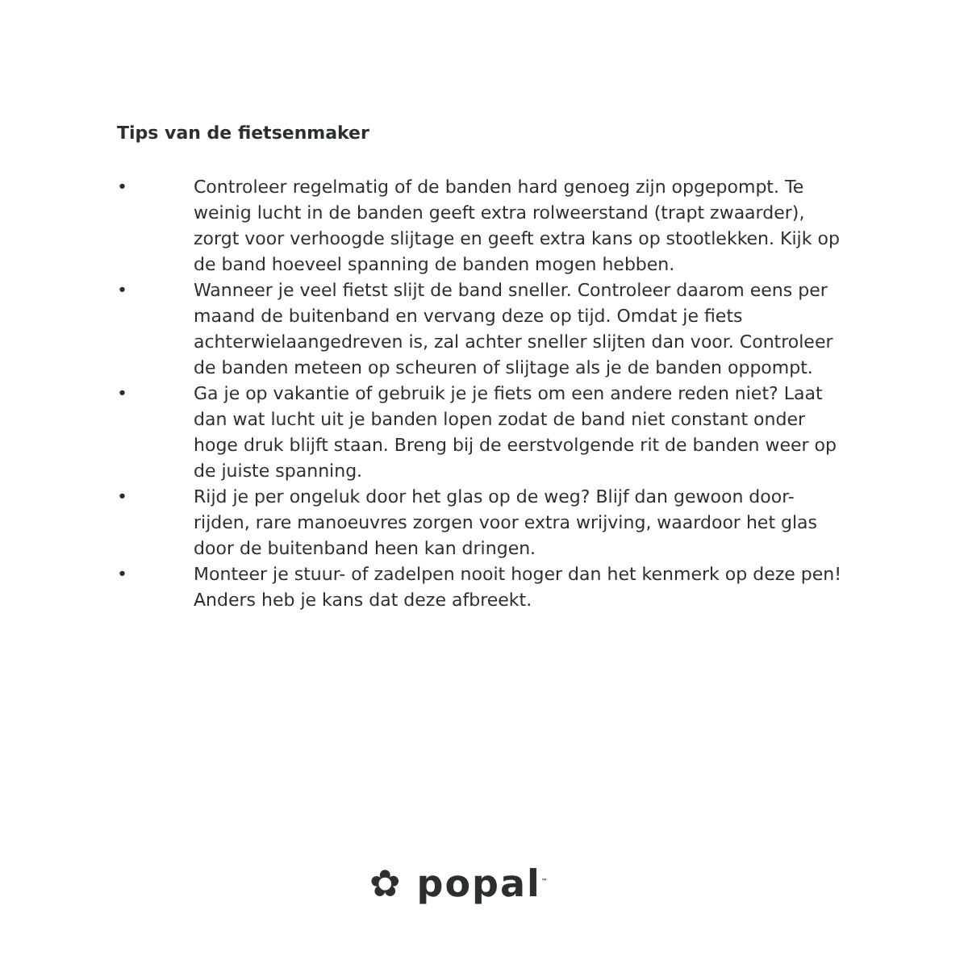Tips van de fietsenmaker
• Controleer regelmatig of de banden hard genoeg zijn opgepompt. Te weinig lucht in de banden geeft extra rolweerstand (trapt zwaarder), zorgt voor verhoogde slijtage en geeft extra kans op stootlekken. Kijk op de band hoeveel spanning de banden mogen hebben.
• Wanneer je veel fietst slijt de band sneller. Controleer daarom eens per maand de buitenband en vervang deze op tijd. Omdat je fiets achterwielaangedreven is, zal achter sneller slijten dan voor. Controleer de banden meteen op scheuren of slijtage als je de banden oppompt.
• Ga je op vakantie of gebruik je je fiets om een andere reden niet? Laat dan wat lucht uit je banden lopen zodat de band niet constant onder hoge druk blijft staan. Breng bij de eerstvolgende rit de banden weer op de juiste spanning.
• Rijd je per ongeluk door het glas op de weg? Blijf dan gewoon door-rijden, rare manoeuvres zorgen voor extra wrijving, waardoor het glas door de buitenband heen kan dringen.
• Monteer je stuur- of zadelpen nooit hoger dan het kenmerk op deze pen! Anders heb je kans dat deze afbreekt.
✿ popal<sup>™</sup>